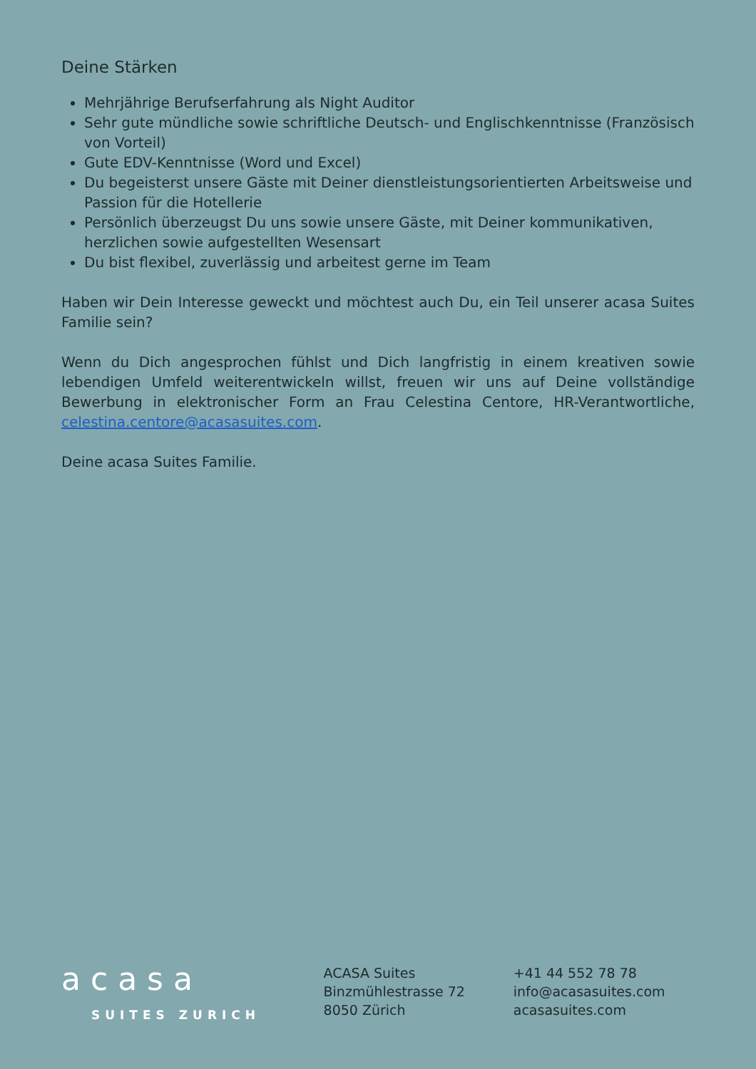Deine Stärken
Mehrjährige Berufserfahrung als Night Auditor
Sehr gute mündliche sowie schriftliche Deutsch- und Englischkenntnisse (Französisch von Vorteil)
Gute EDV-Kenntnisse (Word und Excel)
Du begeisterst unsere Gäste mit Deiner dienstleistungsorientierten Arbeitsweise und Passion für die Hotellerie
Persönlich überzeugst Du uns sowie unsere Gäste, mit Deiner kommunikativen, herzlichen sowie aufgestellten Wesensart
Du bist flexibel, zuverlässig und arbeitest gerne im Team
Haben wir Dein Interesse geweckt und möchtest auch Du, ein Teil unserer acasa Suites Familie sein?
Wenn du Dich angesprochen fühlst und Dich langfristig in einem kreativen sowie lebendigen Umfeld weiterentwickeln willst, freuen wir uns auf Deine vollständige Bewerbung in elektronischer Form an Frau Celestina Centore, HR-Verantwortliche, celestina.centore@acasasuites.com.
Deine acasa Suites Familie.
acasa
SUITES ZURICH
ACASA Suites
Binzmühlestrasse 72
8050 Zürich
+41 44 552 78 78
info@acasasuites.com
acasasuites.com